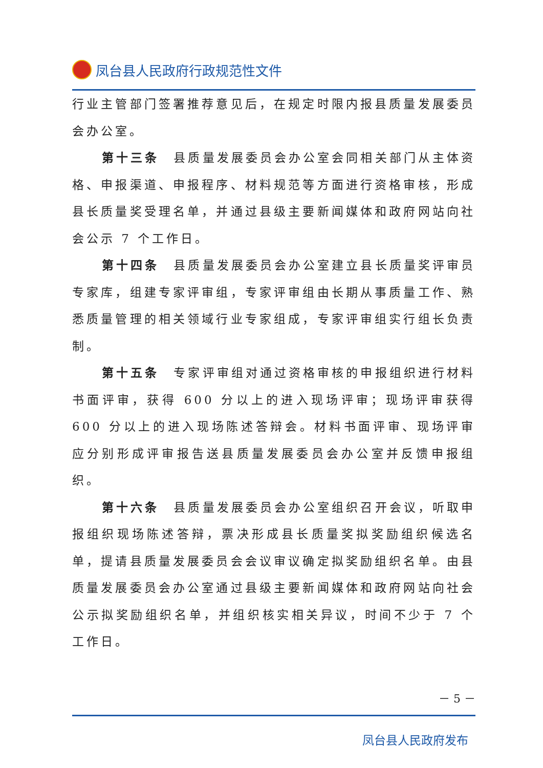凤台县人民政府行政规范性文件
行业主管部门签署推荐意见后，在规定时限内报县质量发展委员会办公室。
第十三条　县质量发展委员会办公室会同相关部门从主体资格、申报渠道、申报程序、材料规范等方面进行资格审核，形成县长质量奖受理名单，并通过县级主要新闻媒体和政府网站向社会公示 7 个工作日。
第十四条　县质量发展委员会办公室建立县长质量奖评审员专家库，组建专家评审组，专家评审组由长期从事质量工作、熟悉质量管理的相关领域行业专家组成，专家评审组实行组长负责制。
第十五条　专家评审组对通过资格审核的申报组织进行材料书面评审，获得 600 分以上的进入现场评审；现场评审获得 600 分以上的进入现场陈述答辩会。材料书面评审、现场评审应分别形成评审报告送县质量发展委员会办公室并反馈申报组织。
第十六条　县质量发展委员会办公室组织召开会议，听取申报组织现场陈述答辩，票决形成县长质量奖拟奖励组织候选名单，提请县质量发展委员会会议审议确定拟奖励组织名单。由县质量发展委员会办公室通过县级主要新闻媒体和政府网站向社会公示拟奖励组织名单，并组织核实相关异议，时间不少于 7 个工作日。
－ 5 －
凤台县人民政府发布